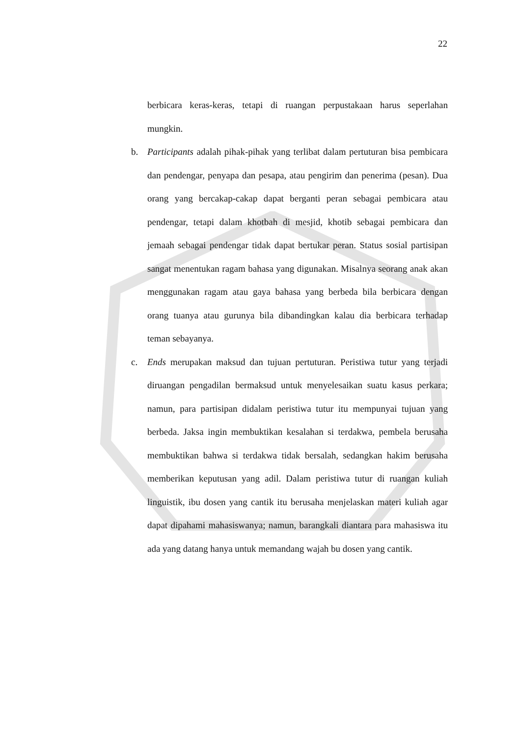22
berbicara keras-keras, tetapi di ruangan perpustakaan harus seperlahan mungkin.
b. Participants adalah pihak-pihak yang terlibat dalam pertuturan bisa pembicara dan pendengar, penyapa dan pesapa, atau pengirim dan penerima (pesan). Dua orang yang bercakap-cakap dapat berganti peran sebagai pembicara atau pendengar, tetapi dalam khotbah di mesjid, khotib sebagai pembicara dan jemaah sebagai pendengar tidak dapat bertukar peran. Status sosial partisipan sangat menentukan ragam bahasa yang digunakan. Misalnya seorang anak akan menggunakan ragam atau gaya bahasa yang berbeda bila berbicara dengan orang tuanya atau gurunya bila dibandingkan kalau dia berbicara terhadap teman sebayanya.
c. Ends merupakan maksud dan tujuan pertuturan. Peristiwa tutur yang terjadi diruangan pengadilan bermaksud untuk menyelesaikan suatu kasus perkara; namun, para partisipan didalam peristiwa tutur itu mempunyai tujuan yang berbeda. Jaksa ingin membuktikan kesalahan si terdakwa, pembela berusaha membuktikan bahwa si terdakwa tidak bersalah, sedangkan hakim berusaha memberikan keputusan yang adil. Dalam peristiwa tutur di ruangan kuliah linguistik, ibu dosen yang cantik itu berusaha menjelaskan materi kuliah agar dapat dipahami mahasiswanya; namun, barangkali diantara para mahasiswa itu ada yang datang hanya untuk memandang wajah bu dosen yang cantik.